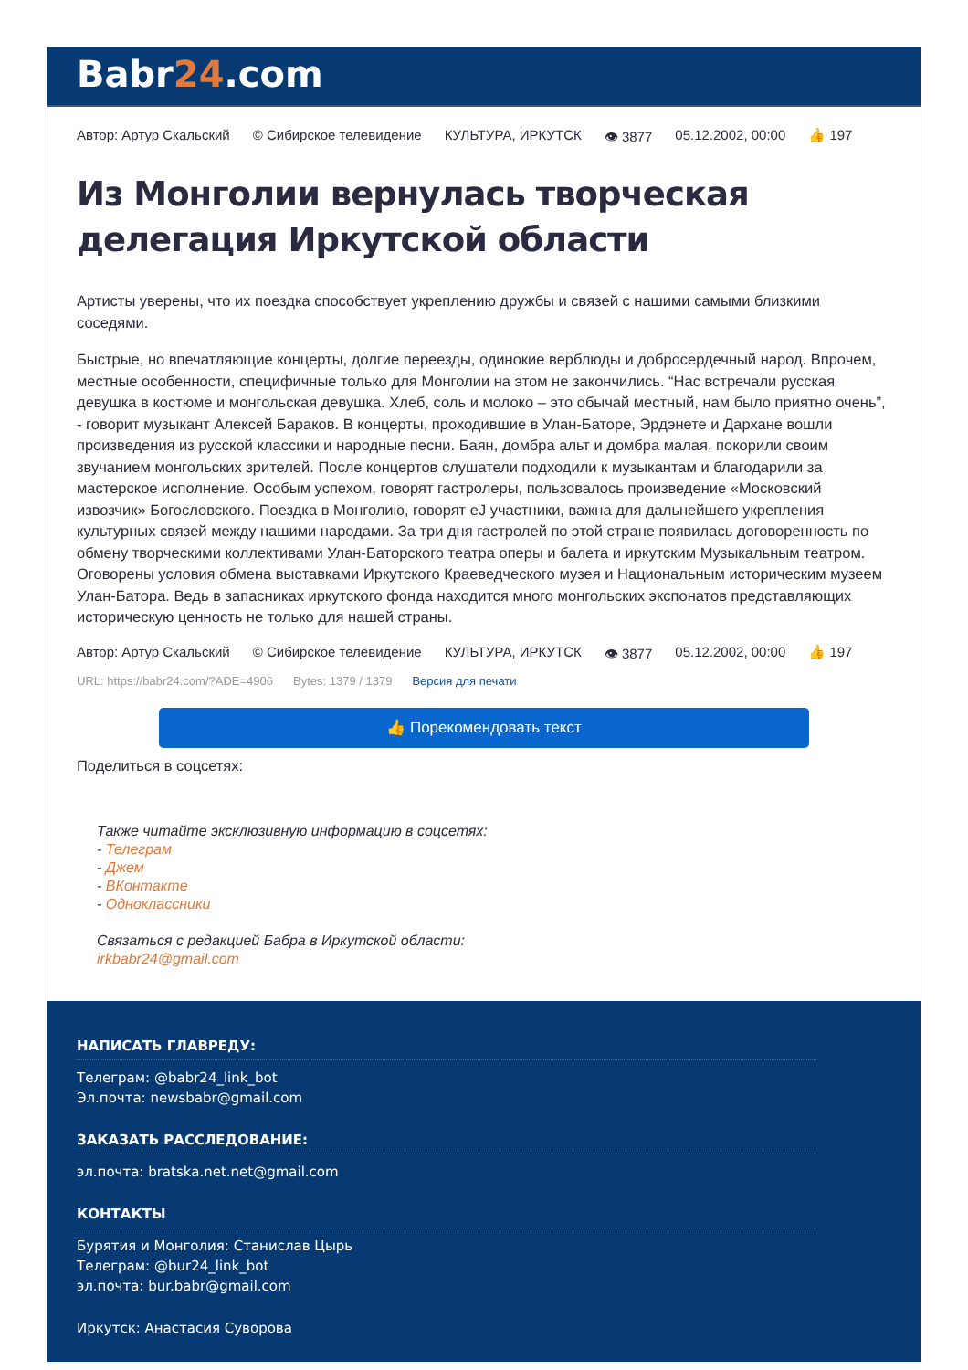Babr24.com
Автор: Артур Скальский © Сибирское телевидение КУЛЬТУРА, ИРКУТСК 👁 3877 05.12.2002, 00:00 👍 197
Из Монголии вернулась творческая делегация Иркутской области
Артисты уверены, что их поездка способствует укреплению дружбы и связей с нашими самыми близкими соседями.
Быстрые, но впечатляющие концерты, долгие переезды, одинокие верблюды и добросердечный народ. Впрочем, местные особенности, специфичные только для Монголии на этом не закончились. “Нас встречали русская девушка в костюме и монгольская девушка. Хлеб, соль и молоко – это обычай местный, нам было приятно очень”, - говорит музыкант Алексей Бараков. В концерты, проходившие в Улан-Баторе, Эрдэнете и Дархане вошли произведения из русской классики и народные песни. Баян, домбра альт и домбра малая, покорили своим звучанием монгольских зрителей. После концертов слушатели подходили к музыкантам и благодарили за мастерское исполнение. Особым успехом, говорят гастролеры, пользовалось произведение «Московский извозчик» Богословского. Поездка в Монголию, говорят еЈ участники, важна для дальнейшего укрепления культурных связей между нашими народами. За три дня гастролей по этой стране появилась договоренность по обмену творческими коллективами Улан-Баторского театра оперы и балета и иркутским Музыкальным театром. Оговорены условия обмена выставками Иркутского Краеведческого музея и Национальным историческим музеем Улан-Батора. Ведь в запасниках иркутского фонда находится много монгольских экспонатов представляющих историческую ценность не только для нашей страны.
Автор: Артур Скальский © Сибирское телевидение КУЛЬТУРА, ИРКУТСК 👁 3877 05.12.2002, 00:00 👍 197
URL: https://babr24.com/?ADE=4906 Bytes: 1379 / 1379 Версия для печати
👍 Порекомендовать текст
Поделиться в соцсетях:
Также читайте эксклюзивную информацию в соцсетях:
- Телеграм
- Джем
- ВКонтакте
- Одноклассники
Связаться с редакцией Бабра в Иркутской области:
irkbabr24@gmail.com
НАПИСАТЬ ГЛАВРЕДУ:
Телеграм: @babr24_link_bot
Эл.почта: newsbabr@gmail.com
ЗАКАЗАТЬ РАССЛЕДОВАНИЕ:
эл.почта: bratska.net.net@gmail.com
КОНТАКТЫ
Бурятия и Монголия: Станислав Цырь
Телеграм: @bur24_link_bot
эл.почта: bur.babr@gmail.com
Иркутск: Анастасия Суворова